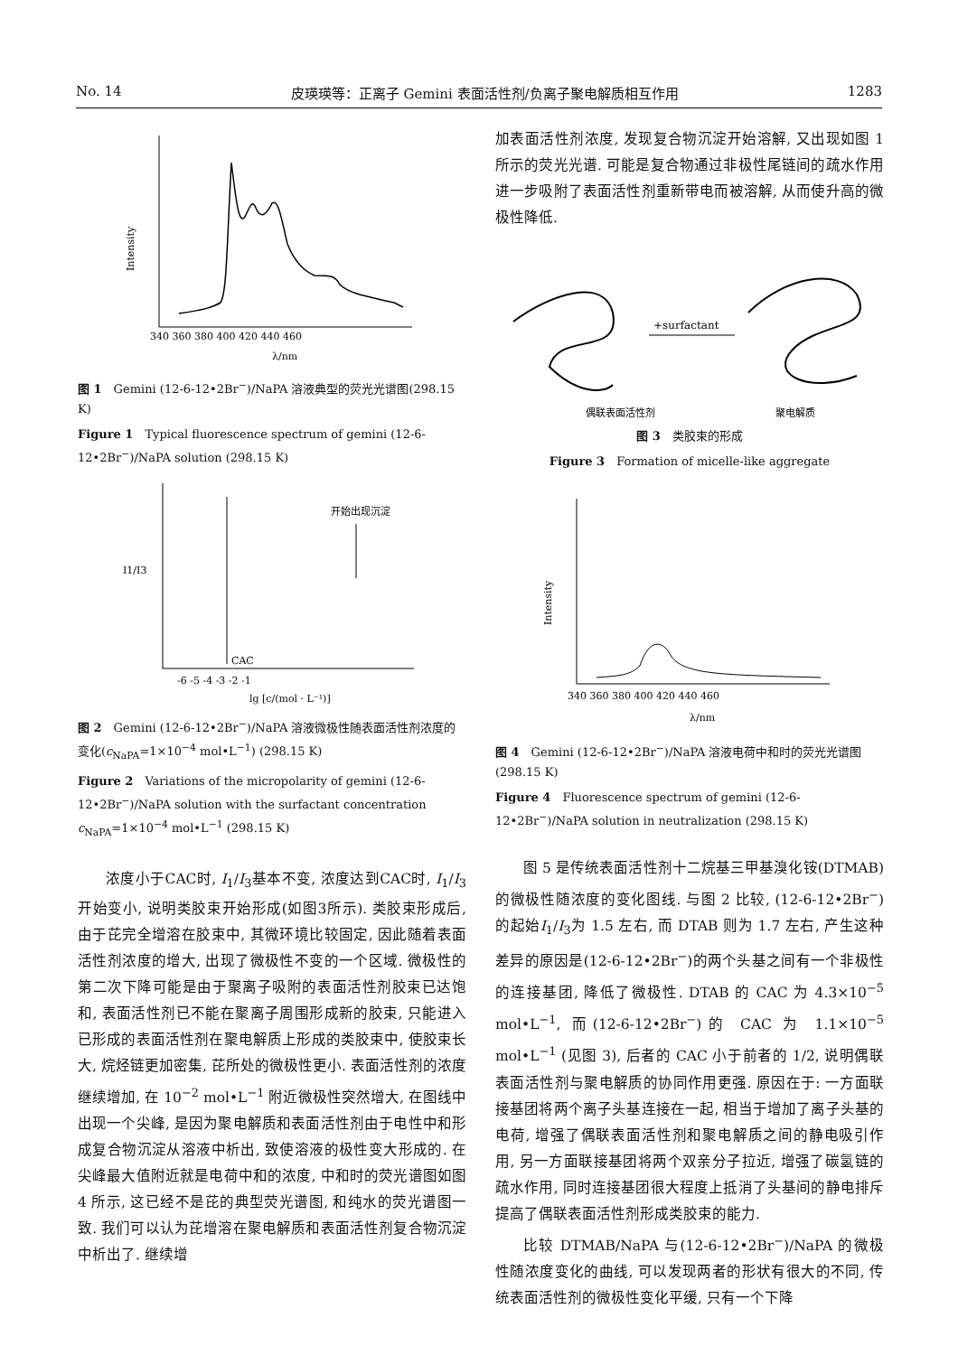No. 14 皮瑛瑛等：正离子 Gemini 表面活性剂/负离子聚电解质相互作用 1283
Intensity
340 360 380 400 420 440 460
λ/nm
图 1　Gemini (12-6-12•2Br<sup>−</sup>)/NaPA 溶液典型的荧光光谱图(298.15 K)
Figure 1　Typical fluorescence spectrum of gemini (12-6-12•2Br<sup>−</sup>)/NaPA solution (298.15 K)
CAC
开始出现沉淀
I1/I3
-6 -5 -4 -3 -2 -1
lg [c/(mol · L⁻¹)]
图 2　Gemini (12-6-12•2Br<sup>−</sup>)/NaPA 溶液微极性随表面活性剂浓度的变化(c<sub>NaPA</sub>=1×10<sup>−4</sup> mol•L<sup>−1</sup>) (298.15 K)
Figure 2　Variations of the micropolarity of gemini (12-6-12•2Br<sup>−</sup>)/NaPA solution with the surfactant concentration c<sub>NaPA</sub>=1×10<sup>−4</sup> mol•L<sup>−1</sup> (298.15 K)
浓度小于CAC时, I<sub>1</sub>/I<sub>3</sub>基本不变, 浓度达到CAC时, I<sub>1</sub>/I<sub>3</sub>开始变小, 说明类胶束开始形成(如图3所示). 类胶束形成后, 由于芘完全增溶在胶束中, 其微环境比较固定, 因此随着表面活性剂浓度的增大, 出现了微极性不变的一个区域. 微极性的第二次下降可能是由于聚离子吸附的表面活性剂胶束已达饱和, 表面活性剂已不能在聚离子周围形成新的胶束, 只能进入已形成的表面活性剂在聚电解质上形成的类胶束中, 使胶束长大, 烷烃链更加密集, 芘所处的微极性更小. 表面活性剂的浓度继续增加, 在 10<sup>−2</sup> mol•L<sup>−1</sup> 附近微极性突然增大, 在图线中出现一个尖峰, 是因为聚电解质和表面活性剂由于电性中和形成复合物沉淀从溶液中析出, 致使溶液的极性变大形成的. 在尖峰最大值附近就是电荷中和的浓度, 中和时的荧光谱图如图 4 所示, 这已经不是芘的典型荧光谱图, 和纯水的荧光谱图一致. 我们可以认为芘增溶在聚电解质和表面活性剂复合物沉淀中析出了. 继续增
加表面活性剂浓度, 发现复合物沉淀开始溶解, 又出现如图 1 所示的荧光光谱. 可能是复合物通过非极性尾链间的疏水作用进一步吸附了表面活性剂重新带电而被溶解, 从而使升高的微极性降低.
+surfactant
偶联表面活性剂
聚电解质
图 3　类胶束的形成
Figure 3　Formation of micelle-like aggregate
Intensity
340 360 380 400 420 440 460
λ/nm
图 4　Gemini (12-6-12•2Br<sup>−</sup>)/NaPA 溶液电荷中和时的荧光光谱图(298.15 K)
Figure 4　Fluorescence spectrum of gemini (12-6-12•2Br<sup>−</sup>)/NaPA solution in neutralization (298.15 K)
图 5 是传统表面活性剂十二烷基三甲基溴化铵(DTMAB)的微极性随浓度的变化图线. 与图 2 比较, (12-6-12•2Br<sup>−</sup>)的起始I<sub>1</sub>/I<sub>3</sub>为 1.5 左右, 而 DTAB 则为 1.7 左右, 产生这种差异的原因是(12-6-12•2Br<sup>−</sup>)的两个头基之间有一个非极性的连接基团, 降低了微极性. DTAB 的 CAC 为 4.3×10<sup>−5</sup> mol•L<sup>−1</sup>, 而(12-6-12•2Br<sup>−</sup>)的 CAC 为 1.1×10<sup>−5</sup> mol•L<sup>−1</sup> (见图 3), 后者的 CAC 小于前者的 1/2, 说明偶联表面活性剂与聚电解质的协同作用更强. 原因在于: 一方面联接基团将两个离子头基连接在一起, 相当于增加了离子头基的电荷, 增强了偶联表面活性剂和聚电解质之间的静电吸引作用, 另一方面联接基团将两个双亲分子拉近, 增强了碳氢链的疏水作用, 同时连接基团很大程度上抵消了头基间的静电排斥提高了偶联表面活性剂形成类胶束的能力.
比较 DTMAB/NaPA 与(12-6-12•2Br<sup>−</sup>)/NaPA 的微极性随浓度变化的曲线, 可以发现两者的形状有很大的不同, 传统表面活性剂的微极性变化平缓, 只有一个下降